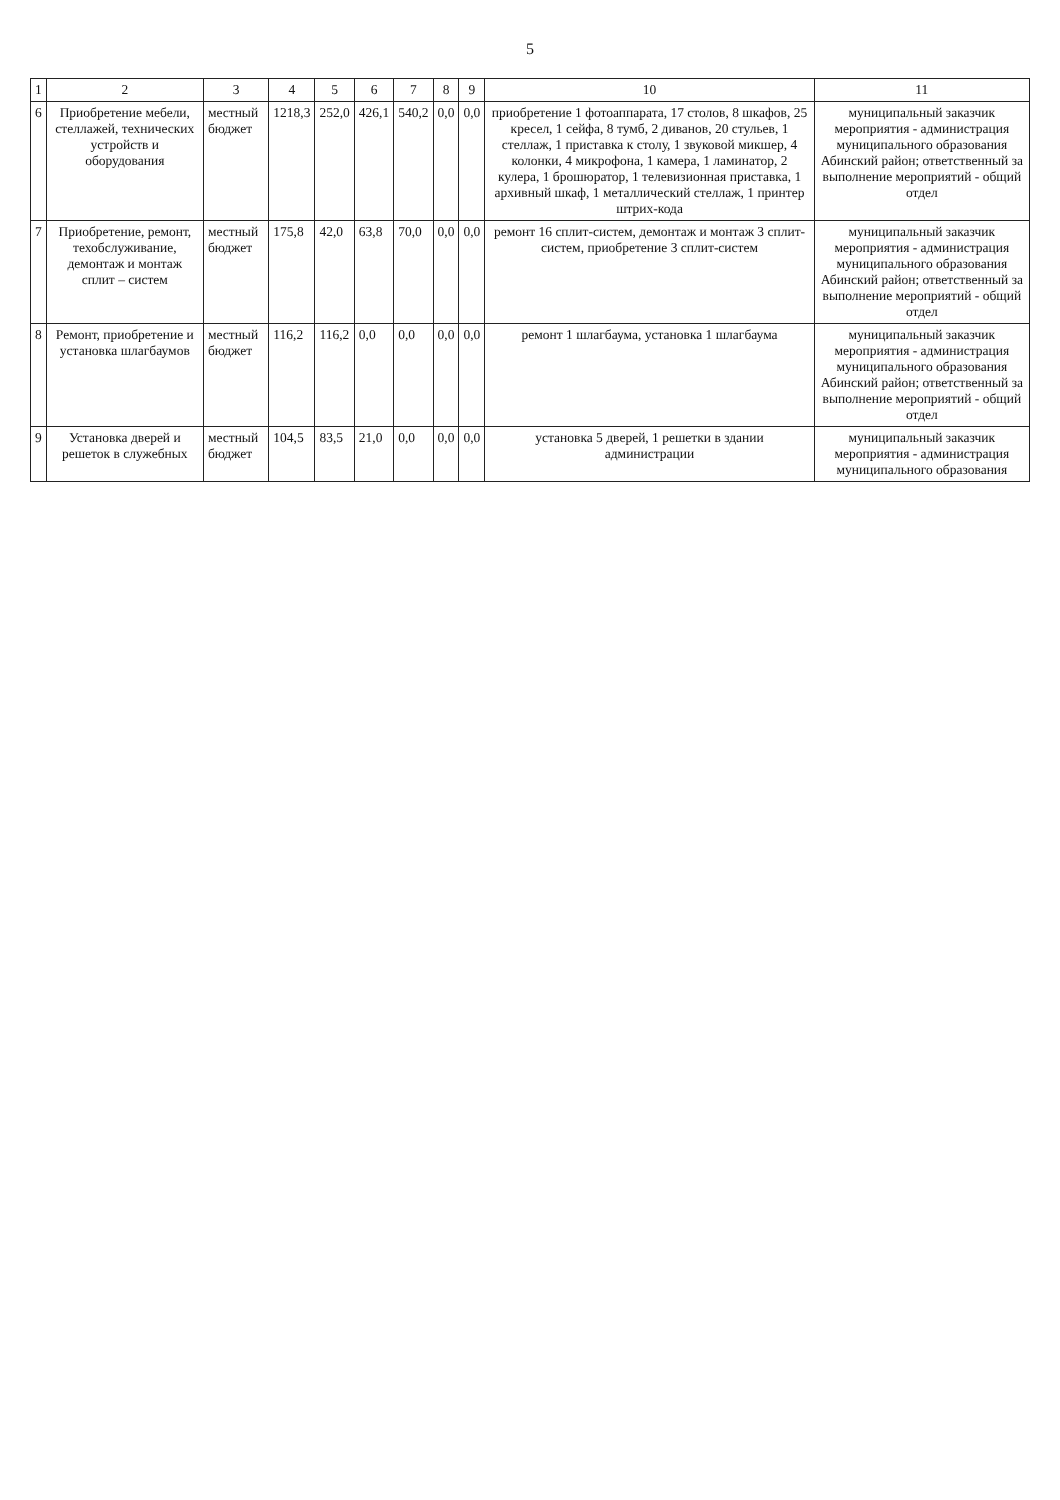5
| 1 | 2 | 3 | 4 | 5 | 6 | 7 | 8 | 9 | 10 | 11 |
| --- | --- | --- | --- | --- | --- | --- | --- | --- | --- | --- |
| 6 | Приобретение мебели, стеллажей, технических устройств и оборудования | местный бюджет | 1218,3 | 252,0 | 426,1 | 540,2 | 0,0 | 0,0 | приобретение 1 фотоаппарата, 17 столов, 8 шкафов, 25 кресел, 1 сейфа, 8 тумб, 2 диванов, 20 стульев, 1 стеллаж, 1 приставка к столу, 1 звуковой микшер, 4 колонки, 4 микрофона, 1 камера, 1 ламинатор, 2 кулера, 1 брошюратор, 1 телевизионная приставка, 1 архивный шкаф, 1 металлический стеллаж, 1 принтер штрих-кода | муниципальный заказчик мероприятия - администрация муниципального образования Абинский район; ответственный за выполнение мероприятий - общий отдел |
| 7 | Приобретение, ремонт, техобслуживание, демонтаж и монтаж сплит – систем | местный бюджет | 175,8 | 42,0 | 63,8 | 70,0 | 0,0 | 0,0 | ремонт 16 сплит-систем, демонтаж и монтаж 3 сплит-систем, приобретение 3 сплит-систем | муниципальный заказчик мероприятия - администрация муниципального образования Абинский район; ответственный за выполнение мероприятий - общий отдел |
| 8 | Ремонт, приобретение и установка шлагбаумов | местный бюджет | 116,2 | 116,2 | 0,0 | 0,0 | 0,0 | 0,0 | ремонт 1 шлагбаума, установка 1 шлагбаума | муниципальный заказчик мероприятия - администрация муниципального образования Абинский район; ответственный за выполнение мероприятий - общий отдел |
| 9 | Установка дверей и решеток в служебных | местный бюджет | 104,5 | 83,5 | 21,0 | 0,0 | 0,0 | 0,0 | установка 5 дверей, 1 решетки в здании администрации | муниципальный заказчик мероприятия - администрация муниципального образования |